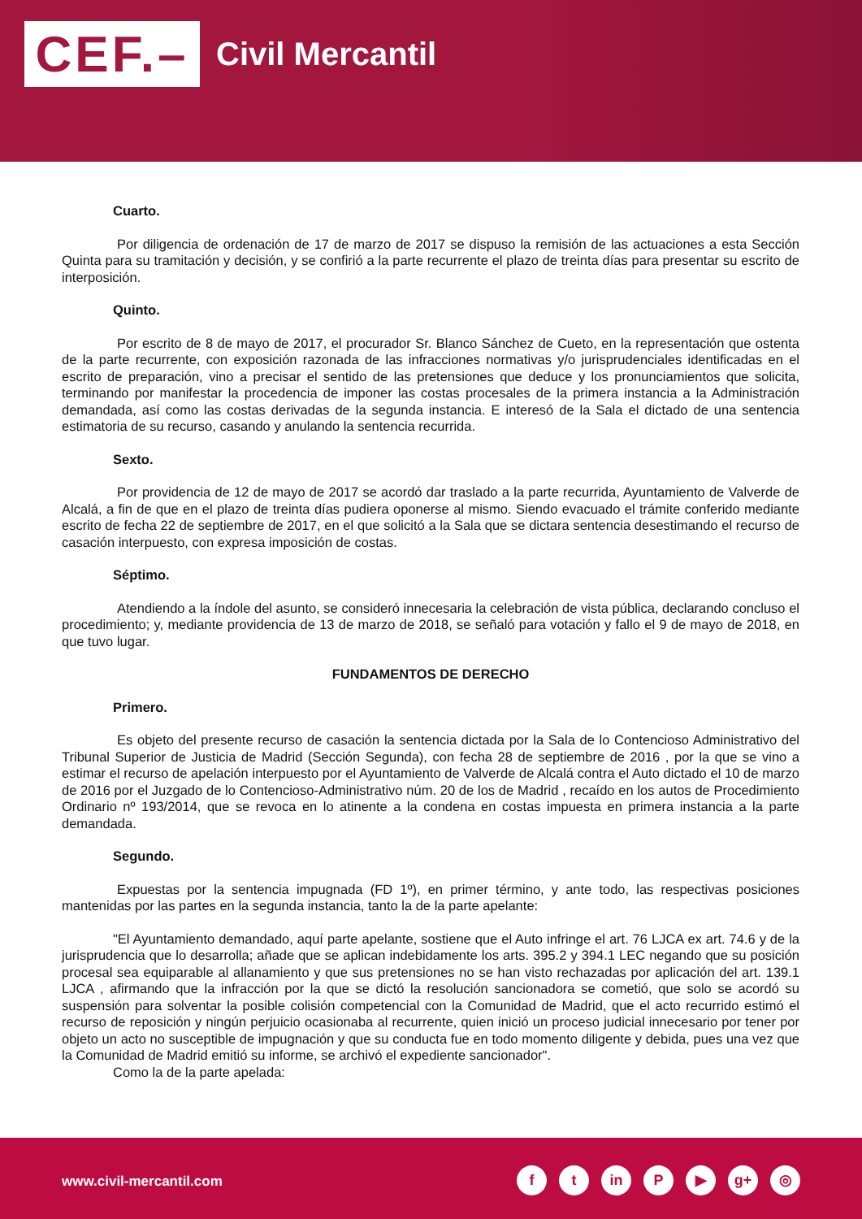CEF.– Civil Mercantil
Cuarto.
Por diligencia de ordenación de 17 de marzo de 2017 se dispuso la remisión de las actuaciones a esta Sección Quinta para su tramitación y decisión, y se confirió a la parte recurrente el plazo de treinta días para presentar su escrito de interposición.
Quinto.
Por escrito de 8 de mayo de 2017, el procurador Sr. Blanco Sánchez de Cueto, en la representación que ostenta de la parte recurrente, con exposición razonada de las infracciones normativas y/o jurisprudenciales identificadas en el escrito de preparación, vino a precisar el sentido de las pretensiones que deduce y los pronunciamientos que solicita, terminando por manifestar la procedencia de imponer las costas procesales de la primera instancia a la Administración demandada, así como las costas derivadas de la segunda instancia. E interesó de la Sala el dictado de una sentencia estimatoria de su recurso, casando y anulando la sentencia recurrida.
Sexto.
Por providencia de 12 de mayo de 2017 se acordó dar traslado a la parte recurrida, Ayuntamiento de Valverde de Alcalá, a fin de que en el plazo de treinta días pudiera oponerse al mismo. Siendo evacuado el trámite conferido mediante escrito de fecha 22 de septiembre de 2017, en el que solicitó a la Sala que se dictara sentencia desestimando el recurso de casación interpuesto, con expresa imposición de costas.
Séptimo.
Atendiendo a la índole del asunto, se consideró innecesaria la celebración de vista pública, declarando concluso el procedimiento; y, mediante providencia de 13 de marzo de 2018, se señaló para votación y fallo el 9 de mayo de 2018, en que tuvo lugar.
FUNDAMENTOS DE DERECHO
Primero.
Es objeto del presente recurso de casación la sentencia dictada por la Sala de lo Contencioso Administrativo del Tribunal Superior de Justicia de Madrid (Sección Segunda), con fecha 28 de septiembre de 2016 , por la que se vino a estimar el recurso de apelación interpuesto por el Ayuntamiento de Valverde de Alcalá contra el Auto dictado el 10 de marzo de 2016 por el Juzgado de lo Contencioso-Administrativo núm. 20 de los de Madrid , recaído en los autos de Procedimiento Ordinario nº 193/2014, que se revoca en lo atinente a la condena en costas impuesta en primera instancia a la parte demandada.
Segundo.
Expuestas por la sentencia impugnada (FD 1º), en primer término, y ante todo, las respectivas posiciones mantenidas por las partes en la segunda instancia, tanto la de la parte apelante:
"El Ayuntamiento demandado, aquí parte apelante, sostiene que el Auto infringe el art. 76 LJCA ex art. 74.6 y de la jurisprudencia que lo desarrolla; añade que se aplican indebidamente los arts. 395.2 y 394.1 LEC negando que su posición procesal sea equiparable al allanamiento y que sus pretensiones no se han visto rechazadas por aplicación del art. 139.1 LJCA , afirmando que la infracción por la que se dictó la resolución sancionadora se cometió, que solo se acordó su suspensión para solventar la posible colisión competencial con la Comunidad de Madrid, que el acto recurrido estimó el recurso de reposición y ningún perjuicio ocasionaba al recurrente, quien inició un proceso judicial innecesario por tener por objeto un acto no susceptible de impugnación y que su conducta fue en todo momento diligente y debida, pues una vez que la Comunidad de Madrid emitió su informe, se archivó el expediente sancionador".
Como la de la parte apelada:
www.civil-mercantil.com
ft in P ▶ g+ ◎